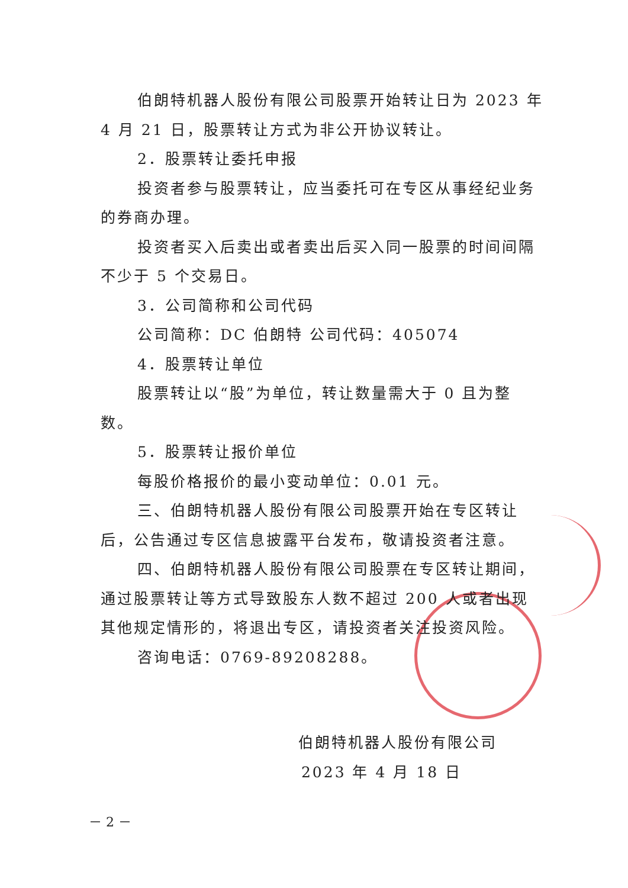伯朗特机器人股份有限公司股票开始转让日为 2023 年 4 月 21 日，股票转让方式为非公开协议转让。
2．股票转让委托申报
投资者参与股票转让，应当委托可在专区从事经纪业务的券商办理。
投资者买入后卖出或者卖出后买入同一股票的时间间隔不少于 5 个交易日。
3．公司简称和公司代码
公司简称：DC 伯朗特 公司代码：405074
4．股票转让单位
股票转让以“股”为单位，转让数量需大于 0 且为整数。
5．股票转让报价单位
每股价格报价的最小变动单位：0.01 元。
三、伯朗特机器人股份有限公司股票开始在专区转让后，公告通过专区信息披露平台发布，敬请投资者注意。
四、伯朗特机器人股份有限公司股票在专区转让期间，通过股票转让等方式导致股东人数不超过 200 人或者出现其他规定情形的，将退出专区，请投资者关注投资风险。
咨询电话：0769-89208288。
伯朗特机器人股份有限公司
2023 年 4 月 18 日
－ 2 －